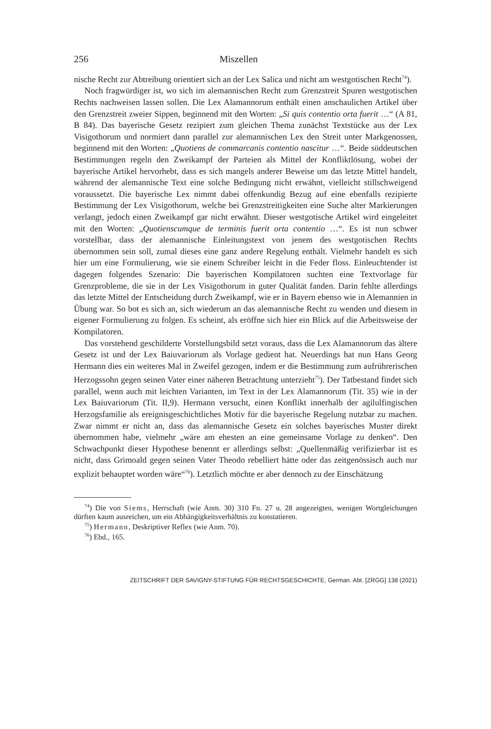256 Miszellen
nische Recht zur Abtreibung orientiert sich an der Lex Salica und nicht am westgotischen Recht<sup>74</sup>).
Noch fragwürdiger ist, wo sich im alemannischen Recht zum Grenzstreit Spuren westgotischen Rechts nachweisen lassen sollen. Die Lex Alamannorum enthält einen anschaulichen Artikel über den Grenzstreit zweier Sippen, beginnend mit den Worten: „Si quis contentio orta fuerit …“ (A 81, B 84). Das bayerische Gesetz rezipiert zum gleichen Thema zunächst Textstücke aus der Lex Visigothorum und normiert dann parallel zur alemannischen Lex den Streit unter Markgenossen, beginnend mit den Worten: „Quotiens de commarcanis contentio nascitur …“. Beide süddeutschen Bestimmungen regeln den Zweikampf der Parteien als Mittel der Konfliktlösung, wobei der bayerische Artikel hervorhebt, dass es sich mangels anderer Beweise um das letzte Mittel handelt, während der alemannische Text eine solche Bedingung nicht erwähnt, vielleicht stillschweigend voraussetzt. Die bayerische Lex nimmt dabei offenkundig Bezug auf eine ebenfalls rezipierte Bestimmung der Lex Visigothorum, welche bei Grenzstreitigkeiten eine Suche alter Markierungen verlangt, jedoch einen Zweikampf gar nicht erwähnt. Dieser westgotische Artikel wird eingeleitet mit den Worten: „Quotienscumque de terminis fuerit orta contentio …“. Es ist nun schwer vorstellbar, dass der alemannische Einleitungstext von jenem des westgotischen Rechts übernommen sein soll, zumal dieses eine ganz andere Regelung enthält. Vielmehr handelt es sich hier um eine Formulierung, wie sie einem Schreiber leicht in die Feder floss. Einleuchtender ist dagegen folgendes Szenario: Die bayerischen Kompilatoren suchten eine Textvorlage für Grenzprobleme, die sie in der Lex Visigothorum in guter Qualität fanden. Darin fehlte allerdings das letzte Mittel der Entscheidung durch Zweikampf, wie er in Bayern ebenso wie in Alemannien in Übung war. So bot es sich an, sich wiederum an das alemannische Recht zu wenden und diesem in eigener Formulierung zu folgen. Es scheint, als eröffne sich hier ein Blick auf die Arbeitsweise der Kompilatoren.
Das vorstehend geschilderte Vorstellungsbild setzt voraus, dass die Lex Alamannorum das ältere Gesetz ist und der Lex Baiuvariorum als Vorlage gedient hat. Neuerdings hat nun Hans Georg Hermann dies ein weiteres Mal in Zweifel gezogen, indem er die Bestimmung zum aufrührerischen Herzogssohn gegen seinen Vater einer näheren Betrachtung unterzieht<sup>75</sup>). Der Tatbestand findet sich parallel, wenn auch mit leichten Varianten, im Text in der Lex Alamannorum (Tit. 35) wie in der Lex Baiuvariorum (Tit. II,9). Hermann versucht, einen Konflikt innerhalb der agilulfingischen Herzogsfamilie als ereignisgeschichtliches Motiv für die bayerische Regelung nutzbar zu machen. Zwar nimmt er nicht an, dass das alemannische Gesetz ein solches bayerisches Muster direkt übernommen habe, vielmehr „wäre am ehesten an eine gemeinsame Vorlage zu denken“. Den Schwachpunkt dieser Hypothese benennt er allerdings selbst: „Quellenmäßig verifizierbar ist es nicht, dass Grimoald gegen seinen Vater Theodo rebelliert hätte oder das zeitgenössisch auch nur explizit behauptet worden wäre“<sup>76</sup>). Letztlich möchte er aber dennoch zu der Einschätzung
<sup>74</sup>) Die von Siems, Herrschaft (wie Anm. 30) 310 Fn. 27 u. 28 angezeigten, wenigen Wortgleichungen dürften kaum ausreichen, um ein Abhängigkeitsverhältnis zu konstatieren.
<sup>75</sup>) Hermann, Deskriptiver Reflex (wie Anm. 70).
<sup>76</sup>) Ebd., 165.
ZEITSCHRIFT DER SAVIGNY-STIFTUNG FÜR RECHTSGESCHICHTE, German. Abt. [ZRGG] 138 (2021)